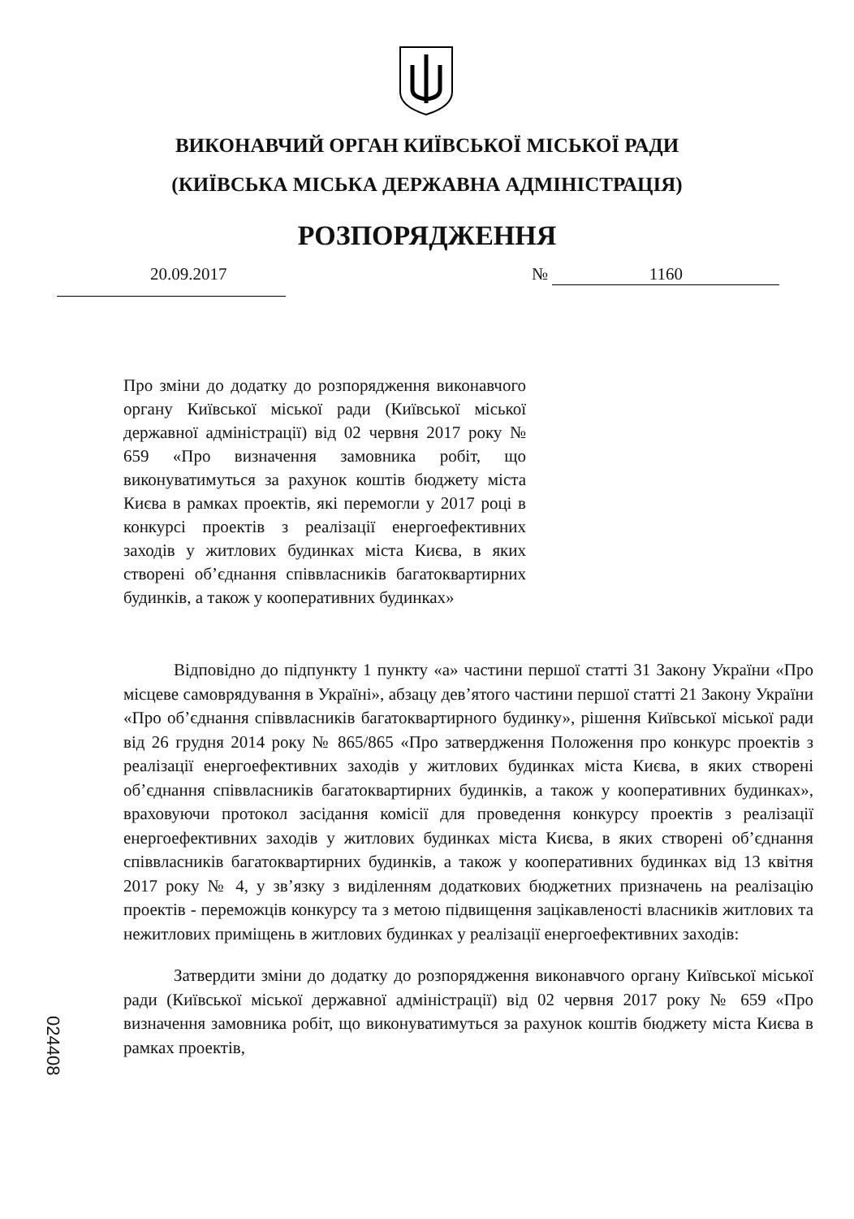ВИКОНАВЧИЙ ОРГАН КИЇВСЬКОЇ МІСЬКОЇ РАДИ
(КИЇВСЬКА МІСЬКА ДЕРЖАВНА АДМІНІСТРАЦІЯ)
РОЗПОРЯДЖЕННЯ
20.09.2017 № 1160
Про зміни до додатку до розпорядження виконавчого органу Київської міської ради (Київської міської державної адміністрації) від 02 червня 2017 року № 659 «Про визначення замовника робіт, що виконуватимуться за рахунок коштів бюджету міста Києва в рамках проектів, які перемогли у 2017 році в конкурсі проектів з реалізації енергоефективних заходів у житлових будинках міста Києва, в яких створені об’єднання співвласників багатоквартирних будинків, а також у кооперативних будинках»
Відповідно до підпункту 1 пункту «а» частини першої статті 31 Закону України «Про місцеве самоврядування в Україні», абзацу дев’ятого частини першої статті 21 Закону України «Про об’єднання співвласників багатоквартирного будинку», рішення Київської міської ради від 26 грудня 2014 року № 865/865 «Про затвердження Положення про конкурс проектів з реалізації енергоефективних заходів у житлових будинках міста Києва, в яких створені об’єднання співвласників багатоквартирних будинків, а також у кооперативних будинках», враховуючи протокол засідання комісії для проведення конкурсу проектів з реалізації енергоефективних заходів у житлових будинках міста Києва, в яких створені об’єднання співвласників багатоквартирних будинків, а також у кооперативних будинках від 13 квітня 2017 року № 4, у зв’язку з виділенням додаткових бюджетних призначень на реалізацію проектів - переможців конкурсу та з метою підвищення зацікавленості власників житлових та нежитлових приміщень в житлових будинках у реалізації енергоефективних заходів:
Затвердити зміни до додатку до розпорядження виконавчого органу Київської міської ради (Київської міської державної адміністрації) від 02 червня 2017 року № 659 «Про визначення замовника робіт, що виконуватимуться за рахунок коштів бюджету міста Києва в рамках проектів,
024408